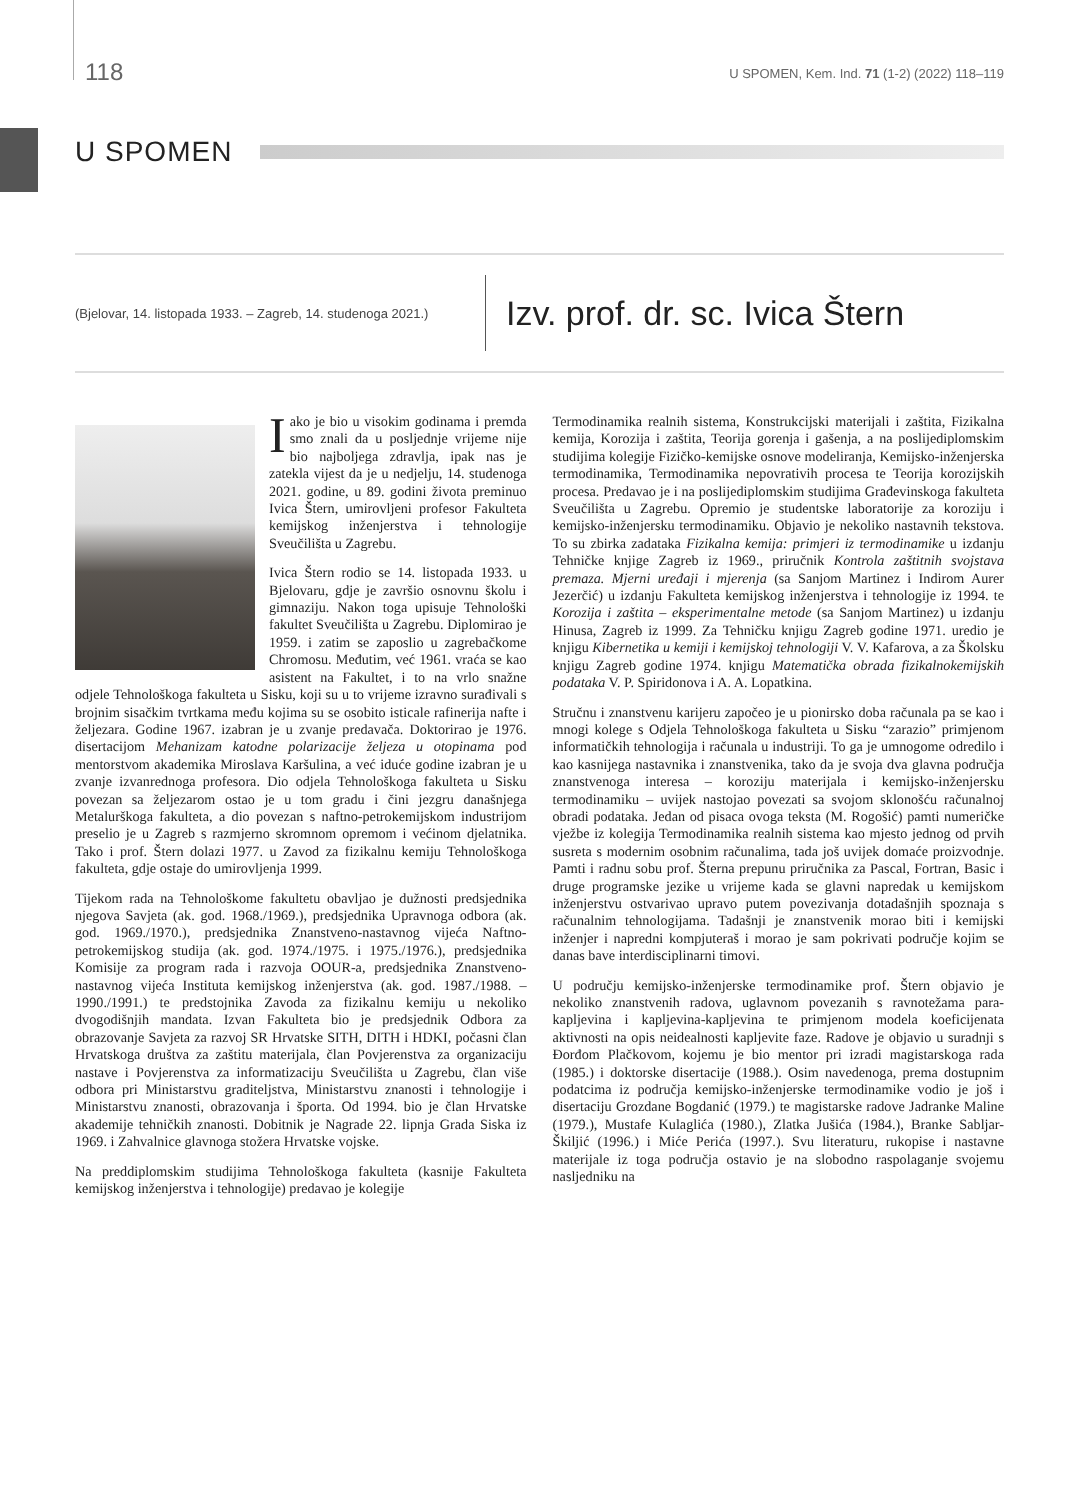118 U SPOMEN, Kem. Ind. 71 (1-2) (2022) 118–119
U SPOMEN
(Bjelovar, 14. listopada 1933. – Zagreb, 14. studenoga 2021.)
Izv. prof. dr. sc. Ivica Štern
Iako je bio u visokim godinama i premda smo znali da u posljednje vrijeme nije bio najboljega zdravlja, ipak nas je zatekla vijest da je u nedjelju, 14. studenoga 2021. godine, u 89. godini života preminuo Ivica Štern, umirovljeni profesor Fakulteta kemijskog inženjerstva i tehnologije Sveučilišta u Zagrebu.
Ivica Štern rodio se 14. listopada 1933. u Bjelovaru, gdje je završio osnovnu školu i gimnaziju. Nakon toga upisuje Tehnološki fakultet Sveučilišta u Zagrebu. Diplomirao je 1959. i zatim se zaposlio u zagrebačkome Chromosu. Međutim, već 1961. vraća se kao asistent na Fakultet, i to na vrlo snažne odjele Tehnološkoga fakulteta u Sisku, koji su u to vrijeme izravno surađivali s brojnim sisačkim tvrtkama među kojima su se osobito isticale rafinerija nafte i željezara. Godine 1967. izabran je u zvanje predavača. Doktorirao je 1976. disertacijom Mehanizam katodne polarizacije željeza u otopinama pod mentorstvom akademika Miroslava Karšulina, a već iduće godine izabran je u zvanje izvanrednoga profesora. Dio odjela Tehnološkoga fakulteta u Sisku povezan sa željezarom ostao je u tom gradu i čini jezgru današnjega Metalurškoga fakulteta, a dio povezan s naftno-petrokemijskom industrijom preselio je u Zagreb s razmjerno skromnom opremom i većinom djelatnika. Tako i prof. Štern dolazi 1977. u Zavod za fizikalnu kemiju Tehnološkoga fakulteta, gdje ostaje do umirovljenja 1999.
Tijekom rada na Tehnološkome fakultetu obavljao je dužnosti predsjednika njegova Savjeta (ak. god. 1968./1969.), predsjednika Upravnoga odbora (ak. god. 1969./1970.), predsjednika Znanstveno-nastavnog vijeća Naftno-petrokemijskog studija (ak. god. 1974./1975. i 1975./1976.), predsjednika Komisije za program rada i razvoja OOUR-a, predsjednika Znanstveno-nastavnog vijeća Instituta kemijskog inženjerstva (ak. god. 1987./1988. – 1990./1991.) te predstojnika Zavoda za fizikalnu kemiju u nekoliko dvogodišnjih mandata. Izvan Fakulteta bio je predsjednik Odbora za obrazovanje Savjeta za razvoj SR Hrvatske SITH, DITH i HDKI, počasni član Hrvatskoga društva za zaštitu materijala, član Povjerenstva za organizaciju nastave i Povjerenstva za informatizaciju Sveučilišta u Zagrebu, član više odbora pri Ministarstvu graditeljstva, Ministarstvu znanosti i tehnologije i Ministarstvu znanosti, obrazovanja i športa. Od 1994. bio je član Hrvatske akademije tehničkih znanosti. Dobitnik je Nagrade 22. lipnja Grada Siska iz 1969. i Zahvalnice glavnoga stožera Hrvatske vojske.
Na preddiplomskim studijima Tehnološkoga fakulteta (kasnije Fakulteta kemijskog inženjerstva i tehnologije) predavao je kolegije
Termodinamika realnih sistema, Konstrukcijski materijali i zaštita, Fizikalna kemija, Korozija i zaštita, Teorija gorenja i gašenja, a na poslijediplomskim studijima kolegije Fizičko-kemijske osnove modeliranja, Kemijsko-inženjerska termodinamika, Termodinamika nepovrativih procesa te Teorija korozijskih procesa. Predavao je i na poslijediplomskim studijima Građevinskoga fakulteta Sveučilišta u Zagrebu. Opremio je studentske laboratorije za koroziju i kemijsko-inženjersku termodinamiku. Objavio je nekoliko nastavnih tekstova. To su zbirka zadataka Fizikalna kemija: primjeri iz termodinamike u izdanju Tehničke knjige Zagreb iz 1969., priručnik Kontrola zaštitnih svojstava premaza. Mjerni uređaji i mjerenja (sa Sanjom Martinez i Indirom Aurer Jezerčić) u izdanju Fakulteta kemijskog inženjerstva i tehnologije iz 1994. te Korozija i zaštita – eksperimentalne metode (sa Sanjom Martinez) u izdanju Hinusa, Zagreb iz 1999. Za Tehničku knjigu Zagreb godine 1971. uredio je knjigu Kibernetika u kemiji i kemijskoj tehnologiji V. V. Kafarova, a za Školsku knjigu Zagreb godine 1974. knjigu Matematička obrada fizikalnokemijskih podataka V. P. Spiridonova i A. A. Lopatkina.
Stručnu i znanstvenu karijeru započeo je u pionirsko doba računala pa se kao i mnogi kolege s Odjela Tehnološkoga fakulteta u Sisku “zarazio” primjenom informatičkih tehnologija i računala u industriji. To ga je umnogome odredilo i kao kasnijega nastavnika i znanstvenika, tako da je svoja dva glavna područja znanstvenoga interesa – koroziju materijala i kemijsko-inženjersku termodinamiku – uvijek nastojao povezati sa svojom sklonošću računalnoj obradi podataka. Jedan od pisaca ovoga teksta (M. Rogošić) pamti numeričke vježbe iz kolegija Termodinamika realnih sistema kao mjesto jednog od prvih susreta s modernim osobnim računalima, tada još uvijek domaće proizvodnje. Pamti i radnu sobu prof. Šterna prepunu priručnika za Pascal, Fortran, Basic i druge programske jezike u vrijeme kada se glavni napredak u kemijskom inženjerstvu ostvarivao upravo putem povezivanja dotadašnjih spoznaja s računalnim tehnologijama. Tadašnji je znanstvenik morao biti i kemijski inženjer i napredni kompjuteraš i morao je sam pokrivati područje kojim se danas bave interdisciplinarni timovi.
U području kemijsko-inženjerske termodinamike prof. Štern objavio je nekoliko znanstvenih radova, uglavnom povezanih s ravnotežama para-kapljevina i kapljevina-kapljevina te primjenom modela koeficijenata aktivnosti na opis neidealnosti kapljevite faze. Radove je objavio u suradnji s Đorđom Plačkovom, kojemu je bio mentor pri izradi magistarskoga rada (1985.) i doktorske disertacije (1988.). Osim navedenoga, prema dostupnim podatcima iz područja kemijsko-inženjerske termodinamike vodio je još i disertaciju Grozdane Bogdanić (1979.) te magistarske radove Jadranke Maline (1979.), Mustafe Kulaglića (1980.), Zlatka Jušića (1984.), Branke Sabljar-Škiljić (1996.) i Miće Perića (1997.). Svu literaturu, rukopise i nastavne materijale iz toga područja ostavio je na slobodno raspolaganje svojemu nasljedniku na